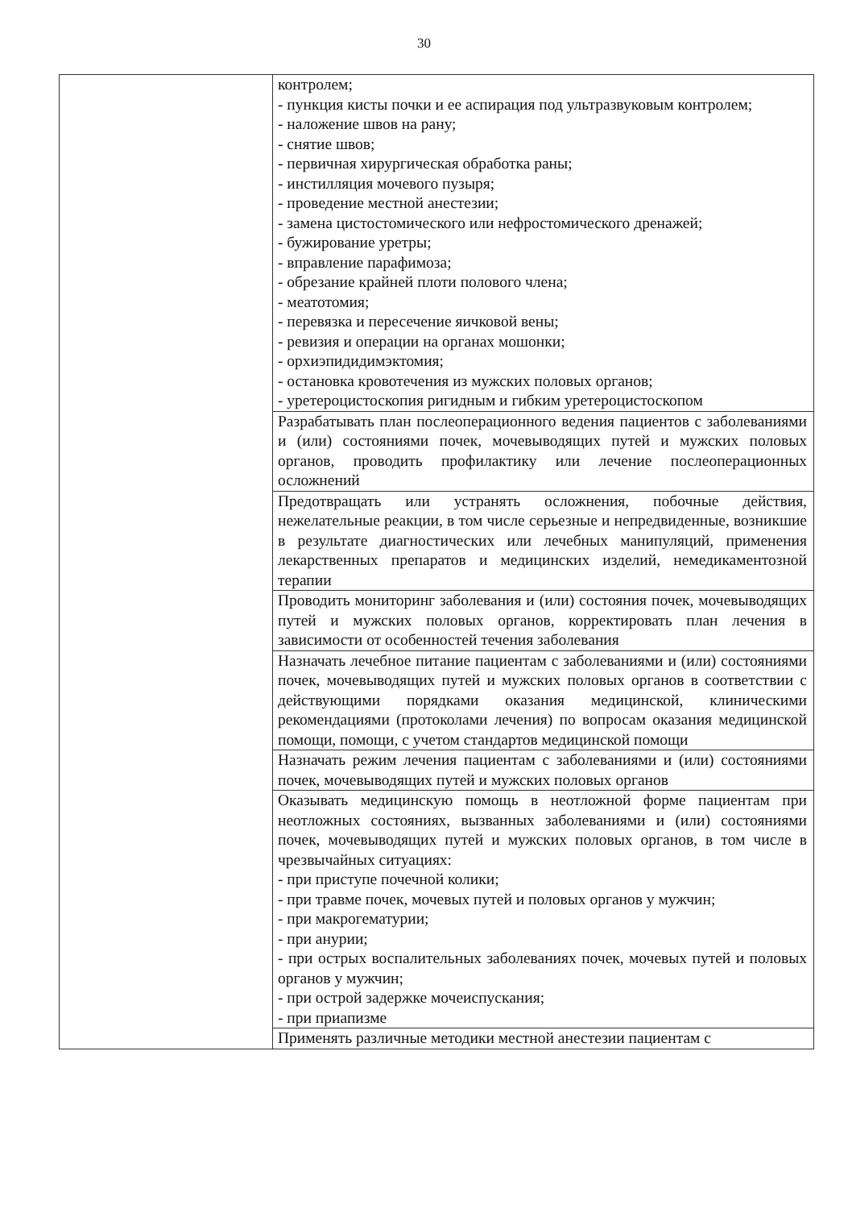30
| | контролем; - пункция кисты почки и ее аспирация под ультразвуковым контролем; - наложение швов на рану; - снятие швов; - первичная хирургическая обработка раны; - инстилляция мочевого пузыря; - проведение местной анестезии; - замена цистостомического или нефростомического дренажей; - бужирование уретры; - вправление парафимоза; - обрезание крайней плоти полового члена; - меатотомия; - перевязка и пересечение яичковой вены; - ревизия и операции на органах мошонки; - орхиэпидидимэктомия; - остановка кровотечения из мужских половых органов; - уретероцистоскопия ригидным и гибким уретероцистоскопом |
| | Разрабатывать план послеоперационного ведения пациентов с заболеваниями и (или) состояниями почек, мочевыводящих путей и мужских половых органов, проводить профилактику или лечение послеоперационных осложнений |
| | Предотвращать или устранять осложнения, побочные действия, нежелательные реакции, в том числе серьезные и непредвиденные, возникшие в результате диагностических или лечебных манипуляций, применения лекарственных препаратов и медицинских изделий, немедикаментозной терапии |
| | Проводить мониторинг заболевания и (или) состояния почек, мочевыводящих путей и мужских половых органов, корректировать план лечения в зависимости от особенностей течения заболевания |
| | Назначать лечебное питание пациентам с заболеваниями и (или) состояниями почек, мочевыводящих путей и мужских половых органов в соответствии с действующими порядками оказания медицинской, клиническими рекомендациями (протоколами лечения) по вопросам оказания медицинской помощи, помощи, с учетом стандартов медицинской помощи |
| | Назначать режим лечения пациентам с заболеваниями и (или) состояниями почек, мочевыводящих путей и мужских половых органов |
| | Оказывать медицинскую помощь в неотложной форме пациентам при неотложных состояниях, вызванных заболеваниями и (или) состояниями почек, мочевыводящих путей и мужских половых органов, в том числе в чрезвычайных ситуациях: - при приступе почечной колики; - при травме почек, мочевых путей и половых органов у мужчин; - при макрогематурии; - при анурии; - при острых воспалительных заболеваниях почек, мочевых путей и половых органов у мужчин; - при острой задержке мочеиспускания; - при приапизме |
| | Применять различные методики местной анестезии пациентам с |